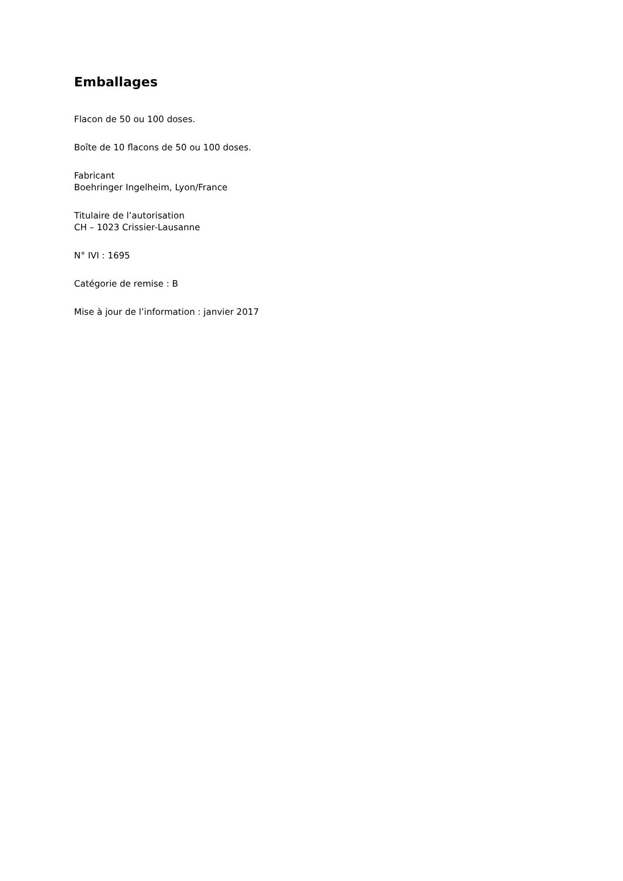Emballages
Flacon de 50 ou 100 doses.
Boîte de 10 flacons de 50 ou 100 doses.
Fabricant
Boehringer Ingelheim, Lyon/France
Titulaire de l’autorisation
CH – 1023 Crissier-Lausanne
N° IVI : 1695
Catégorie de remise : B
Mise à jour de l’information : janvier 2017